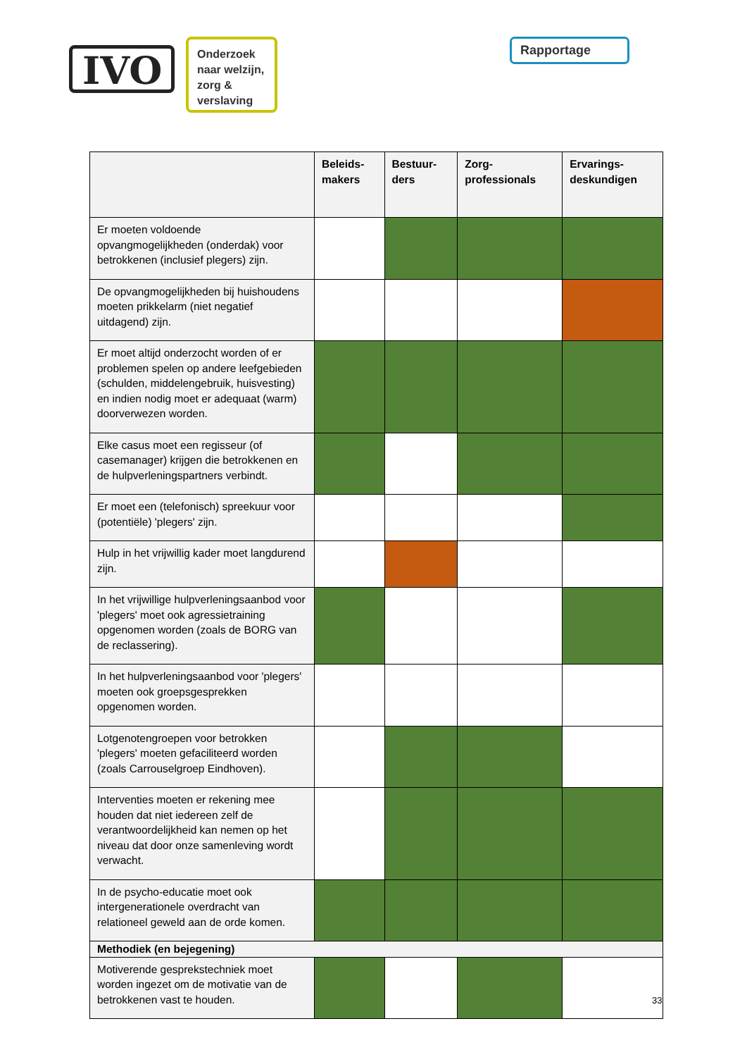IVO
Onderzoek naar welzijn, zorg & verslaving
Rapportage
| | Beleids- makers | Bestuur- ders | Zorg- professionals | Ervarings- deskundigen |
| --- | --- | --- | --- | --- |
| Er moeten voldoende opvangmogelijkheden (onderdak) voor betrokkenen (inclusief plegers) zijn. | | | | |
| De opvangmogelijkheden bij huishoudens moeten prikkelarm (niet negatief uitdagend) zijn. | | | | |
| Er moet altijd onderzocht worden of er problemen spelen op andere leefgebieden (schulden, middelengebruik, huisvesting) en indien nodig moet er adequaat (warm) doorverwezen worden. | | | | |
| Elke casus moet een regisseur (of casemanager) krijgen die betrokkenen en de hulpverleningspartners verbindt. | | | | |
| Er moet een (telefonisch) spreekuur voor (potentiële) 'plegers' zijn. | | | | |
| Hulp in het vrijwillig kader moet langdurend zijn. | | | | |
| In het vrijwillige hulpverleningsaanbod voor 'plegers' moet ook agressietraining opgenomen worden (zoals de BORG van de reclassering). | | | | |
| In het hulpverleningsaanbod voor 'plegers' moeten ook groepsgesprekken opgenomen worden. | | | | |
| Lotgenotengroepen voor betrokken 'plegers' moeten gefaciliteerd worden (zoals Carrouselgroep Eindhoven). | | | | |
| Interventies moeten er rekening mee houden dat niet iedereen zelf de verantwoordelijkheid kan nemen op het niveau dat door onze samenleving wordt verwacht. | | | | |
| In de psycho-educatie moet ook intergenerationele overdracht van relationeel geweld aan de orde komen. | | | | |
| Methodiek (en bejegening) | | | | |
| Motiverende gesprekstechniek moet worden ingezet om de motivatie van de betrokkenen vast te houden. | | | | |
33